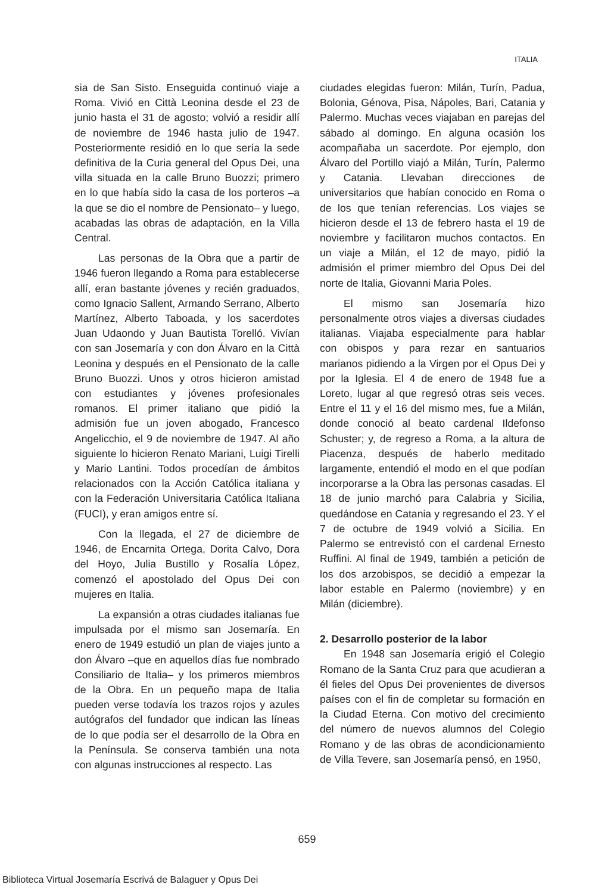ITALIA
sia de San Sisto. Enseguida continuó viaje a Roma. Vivió en Città Leonina desde el 23 de junio hasta el 31 de agosto; volvió a residir allí de noviembre de 1946 hasta julio de 1947. Posteriormente residió en lo que sería la sede definitiva de la Curia general del Opus Dei, una villa situada en la calle Bruno Buozzi; primero en lo que había sido la casa de los porteros –a la que se dio el nombre de Pensionato– y luego, acabadas las obras de adaptación, en la Villa Central.
Las personas de la Obra que a partir de 1946 fueron llegando a Roma para establecerse allí, eran bastante jóvenes y recién graduados, como Ignacio Sallent, Armando Serrano, Alberto Martínez, Alberto Taboada, y los sacerdotes Juan Udaondo y Juan Bautista Torelló. Vivían con san Josemaría y con don Álvaro en la Città Leonina y después en el Pensionato de la calle Bruno Buozzi. Unos y otros hicieron amistad con estudiantes y jóvenes profesionales romanos. El primer italiano que pidió la admisión fue un joven abogado, Francesco Angelicchio, el 9 de noviembre de 1947. Al año siguiente lo hicieron Renato Mariani, Luigi Tirelli y Mario Lantini. Todos procedían de ámbitos relacionados con la Acción Católica italiana y con la Federación Universitaria Católica Italiana (FUCI), y eran amigos entre sí.
Con la llegada, el 27 de diciembre de 1946, de Encarnita Ortega, Dorita Calvo, Dora del Hoyo, Julia Bustillo y Rosalía López, comenzó el apostolado del Opus Dei con mujeres en Italia.
La expansión a otras ciudades italianas fue impulsada por el mismo san Josemaría. En enero de 1949 estudió un plan de viajes junto a don Álvaro –que en aquellos días fue nombrado Consiliario de Italia– y los primeros miembros de la Obra. En un pequeño mapa de Italia pueden verse todavía los trazos rojos y azules autógrafos del fundador que indican las líneas de lo que podía ser el desarrollo de la Obra en la Península. Se conserva también una nota con algunas instrucciones al respecto. Las
ciudades elegidas fueron: Milán, Turín, Padua, Bolonia, Génova, Pisa, Nápoles, Bari, Catania y Palermo. Muchas veces viajaban en parejas del sábado al domingo. En alguna ocasión los acompañaba un sacerdote. Por ejemplo, don Álvaro del Portillo viajó a Milán, Turín, Palermo y Catania. Llevaban direcciones de universitarios que habían conocido en Roma o de los que tenían referencias. Los viajes se hicieron desde el 13 de febrero hasta el 19 de noviembre y facilitaron muchos contactos. En un viaje a Milán, el 12 de mayo, pidió la admisión el primer miembro del Opus Dei del norte de Italia, Giovanni Maria Poles.
El mismo san Josemaría hizo personalmente otros viajes a diversas ciudades italianas. Viajaba especialmente para hablar con obispos y para rezar en santuarios marianos pidiendo a la Virgen por el Opus Dei y por la Iglesia. El 4 de enero de 1948 fue a Loreto, lugar al que regresó otras seis veces. Entre el 11 y el 16 del mismo mes, fue a Milán, donde conoció al beato cardenal Ildefonso Schuster; y, de regreso a Roma, a la altura de Piacenza, después de haberlo meditado largamente, entendió el modo en el que podían incorporarse a la Obra las personas casadas. El 18 de junio marchó para Calabria y Sicilia, quedándose en Catania y regresando el 23. Y el 7 de octubre de 1949 volvió a Sicilia. En Palermo se entrevistó con el cardenal Ernesto Ruffini. Al final de 1949, también a petición de los dos arzobispos, se decidió a empezar la labor estable en Palermo (noviembre) y en Milán (diciembre).
2. Desarrollo posterior de la labor
En 1948 san Josemaría erigió el Colegio Romano de la Santa Cruz para que acudieran a él fieles del Opus Dei provenientes de diversos países con el fin de completar su formación en la Ciudad Eterna. Con motivo del crecimiento del número de nuevos alumnos del Colegio Romano y de las obras de acondicionamiento de Villa Tevere, san Josemaría pensó, en 1950,
659
Biblioteca Virtual Josemaría Escrivá de Balaguer y Opus Dei